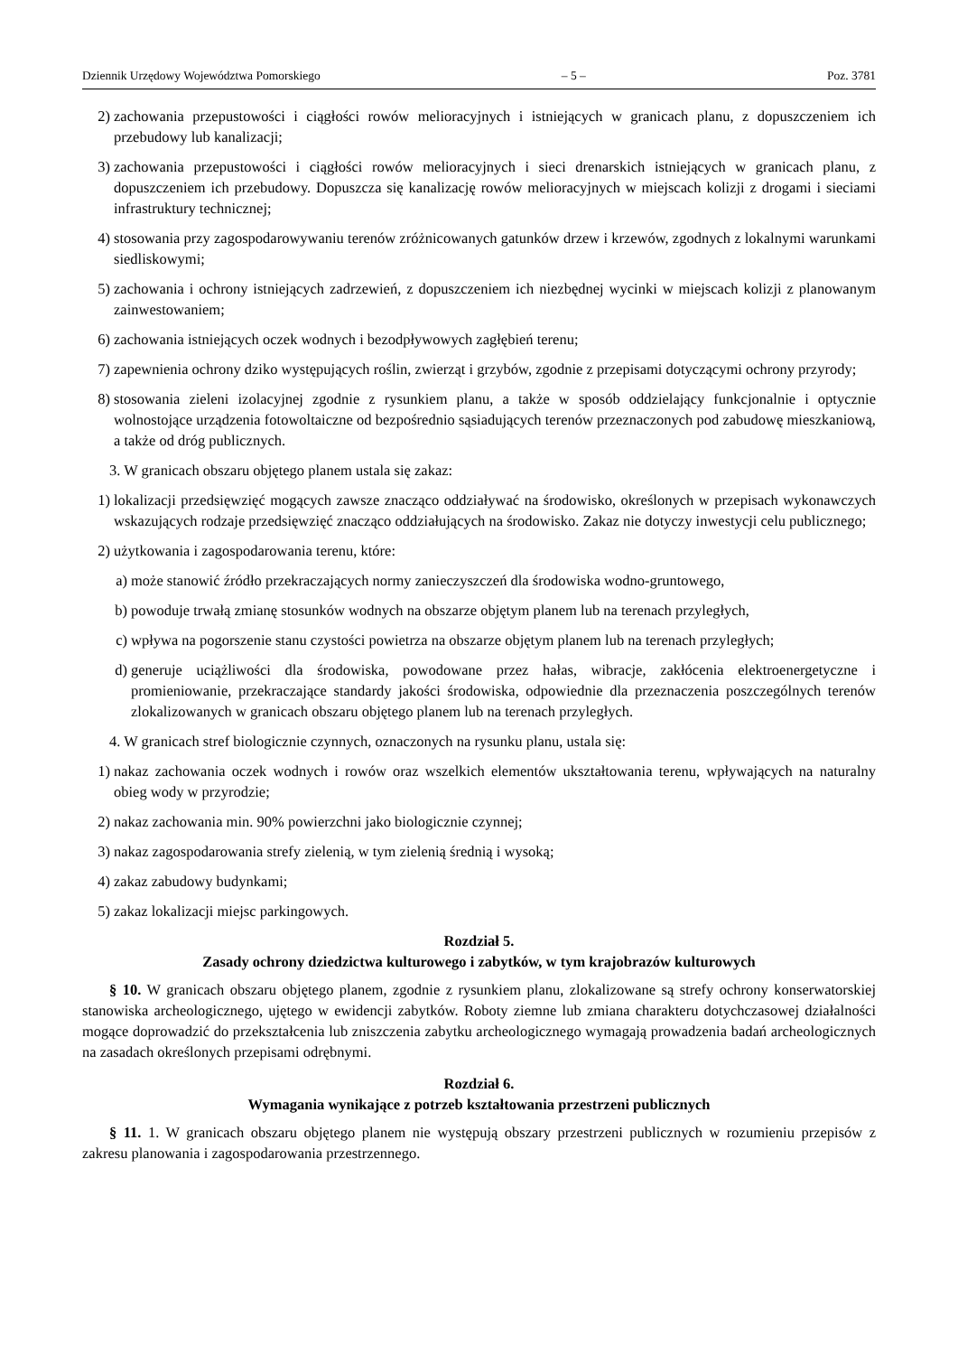Dziennik Urzędowy Województwa Pomorskiego – 5 – Poz. 3781
2) zachowania przepustowości i ciągłości rowów melioracyjnych i istniejących w granicach planu, z dopuszczeniem ich przebudowy lub kanalizacji;
3) zachowania przepustowości i ciągłości rowów melioracyjnych i sieci drenarskich istniejących w granicach planu, z dopuszczeniem ich przebudowy. Dopuszcza się kanalizację rowów melioracyjnych w miejscach kolizji z drogami i sieciami infrastruktury technicznej;
4) stosowania przy zagospodarowywaniu terenów zróżnicowanych gatunków drzew i krzewów, zgodnych z lokalnymi warunkami siedliskowymi;
5) zachowania i ochrony istniejących zadrzewień, z dopuszczeniem ich niezbędnej wycinki w miejscach kolizji z planowanym zainwestowaniem;
6) zachowania istniejących oczek wodnych i bezodpływowych zagłębień terenu;
7) zapewnienia ochrony dziko występujących roślin, zwierząt i grzybów, zgodnie z przepisami dotyczącymi ochrony przyrody;
8) stosowania zieleni izolacyjnej zgodnie z rysunkiem planu, a także w sposób oddzielający funkcjonalnie i optycznie wolnostojące urządzenia fotowoltaiczne od bezpośrednio sąsiadujących terenów przeznaczonych pod zabudowę mieszkaniową, a także od dróg publicznych.
3. W granicach obszaru objętego planem ustala się zakaz:
1) lokalizacji przedsięwzięć mogących zawsze znacząco oddziaływać na środowisko, określonych w przepisach wykonawczych wskazujących rodzaje przedsięwzięć znacząco oddziałujących na środowisko. Zakaz nie dotyczy inwestycji celu publicznego;
2) użytkowania i zagospodarowania terenu, które:
a) może stanowić źródło przekraczających normy zanieczyszczeń dla środowiska wodno-gruntowego,
b) powoduje trwałą zmianę stosunków wodnych na obszarze objętym planem lub na terenach przyległych,
c) wpływa na pogorszenie stanu czystości powietrza na obszarze objętym planem lub na terenach przyległych;
d) generuje uciążliwości dla środowiska, powodowane przez hałas, wibracje, zakłócenia elektroenergetyczne i promieniowanie, przekraczające standardy jakości środowiska, odpowiednie dla przeznaczenia poszczególnych terenów zlokalizowanych w granicach obszaru objętego planem lub na terenach przyległych.
4. W granicach stref biologicznie czynnych, oznaczonych na rysunku planu, ustala się:
1) nakaz zachowania oczek wodnych i rowów oraz wszelkich elementów ukształtowania terenu, wpływających na naturalny obieg wody w przyrodzie;
2) nakaz zachowania min. 90% powierzchni jako biologicznie czynnej;
3) nakaz zagospodarowania strefy zielenią, w tym zielenią średnią i wysoką;
4) zakaz zabudowy budynkami;
5) zakaz lokalizacji miejsc parkingowych.
Rozdział 5.
Zasady ochrony dziedzictwa kulturowego i zabytków, w tym krajobrazów kulturowych
§ 10. W granicach obszaru objętego planem, zgodnie z rysunkiem planu, zlokalizowane są strefy ochrony konserwatorskiej stanowiska archeologicznego, ujętego w ewidencji zabytków. Roboty ziemne lub zmiana charakteru dotychczasowej działalności mogące doprowadzić do przekształcenia lub zniszczenia zabytku archeologicznego wymagają prowadzenia badań archeologicznych na zasadach określonych przepisami odrębnymi.
Rozdział 6.
Wymagania wynikające z potrzeb kształtowania przestrzeni publicznych
§ 11. 1. W granicach obszaru objętego planem nie występują obszary przestrzeni publicznych w rozumieniu przepisów z zakresu planowania i zagospodarowania przestrzennego.